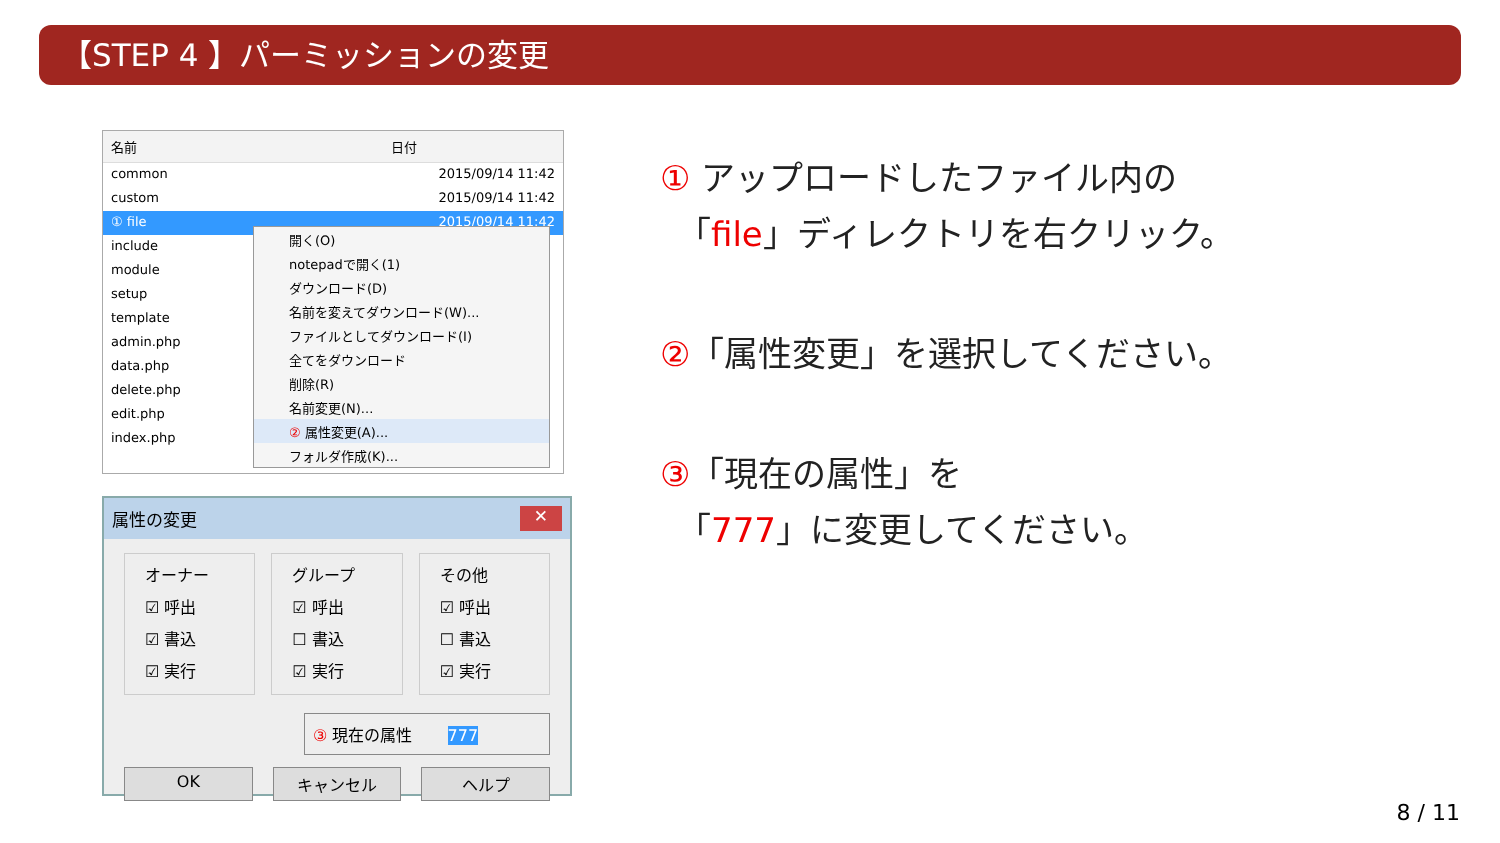【STEP 4 】パーミッションの変更
名前 日付
common 2015/09/14 11:42
custom 2015/09/14 11:42
① file 2015/09/14 11:42
include
module
setup
template
admin.php
data.php
delete.php
edit.php
index.php
開く(O)
notepadで開く(1)
ダウンロード(D)
名前を変えてダウンロード(W)...
ファイルとしてダウンロード(I)
全てをダウンロード
削除(R)
名前変更(N)...
② 属性変更(A)...
フォルダ作成(K)...
属性の変更 ✕
オーナー
☑ 呼出
☑ 書込
☑ 実行
グループ
☑ 呼出
☐ 書込
☑ 実行
その他
☑ 呼出
☐ 書込
☑ 実行
③ 現在の属性 777
OK キャンセル ヘルプ
① アップロードしたファイル内の
　「file」ディレクトリを右クリック。
②「属性変更」を選択してください。
③「現在の属性」を
　「777」に変更してください。
8 / 11